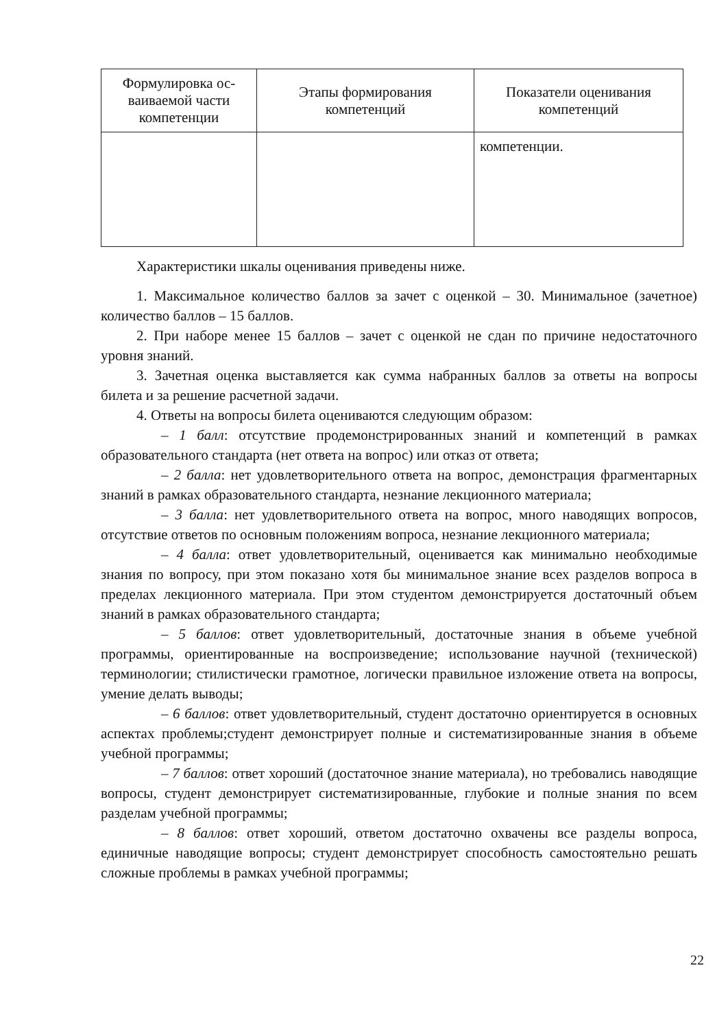| Формулировка ос-ваиваемой части компетенции | Этапы формирования компетенций | Показатели оценивания компетенций |
| --- | --- | --- |
| | | компетенции. |
Характеристики шкалы оценивания приведены ниже.
1. Максимальное количество баллов за зачет с оценкой – 30. Минимальное (зачетное) количество баллов – 15 баллов.
2. При наборе менее 15 баллов – зачет с оценкой не сдан по причине недостаточного уровня знаний.
3. Зачетная оценка выставляется как сумма набранных баллов за ответы на вопросы билета и за решение расчетной задачи.
4. Ответы на вопросы билета оцениваются следующим образом:
– 1 балл: отсутствие продемонстрированных знаний и компетенций в рамках образовательного стандарта (нет ответа на вопрос) или отказ от ответа;
– 2 балла: нет удовлетворительного ответа на вопрос, демонстрация фрагментарных знаний в рамках образовательного стандарта, незнание лекционного материала;
– 3 балла: нет удовлетворительного ответа на вопрос, много наводящих вопросов, отсутствие ответов по основным положениям вопроса, незнание лекционного материала;
– 4 балла: ответ удовлетворительный, оценивается как минимально необходимые знания по вопросу, при этом показано хотя бы минимальное знание всех разделов вопроса в пределах лекционного материала. При этом студентом демонстрируется достаточный объем знаний в рамках образовательного стандарта;
– 5 баллов: ответ удовлетворительный, достаточные знания в объеме учебной программы, ориентированные на воспроизведение; использование научной (технической) терминологии; стилистически грамотное, логически правильное изложение ответа на вопросы, умение делать выводы;
– 6 баллов: ответ удовлетворительный, студент достаточно ориентируется в основных аспектах проблемы;студент демонстрирует полные и систематизированные знания в объеме учебной программы;
– 7 баллов: ответ хороший (достаточное знание материала), но требовались наводящие вопросы, студент демонстрирует систематизированные, глубокие и полные знания по всем разделам учебной программы;
– 8 баллов: ответ хороший, ответом достаточно охвачены все разделы вопроса, единичные наводящие вопросы; студент демонстрирует способность самостоятельно решать сложные проблемы в рамках учебной программы;
22